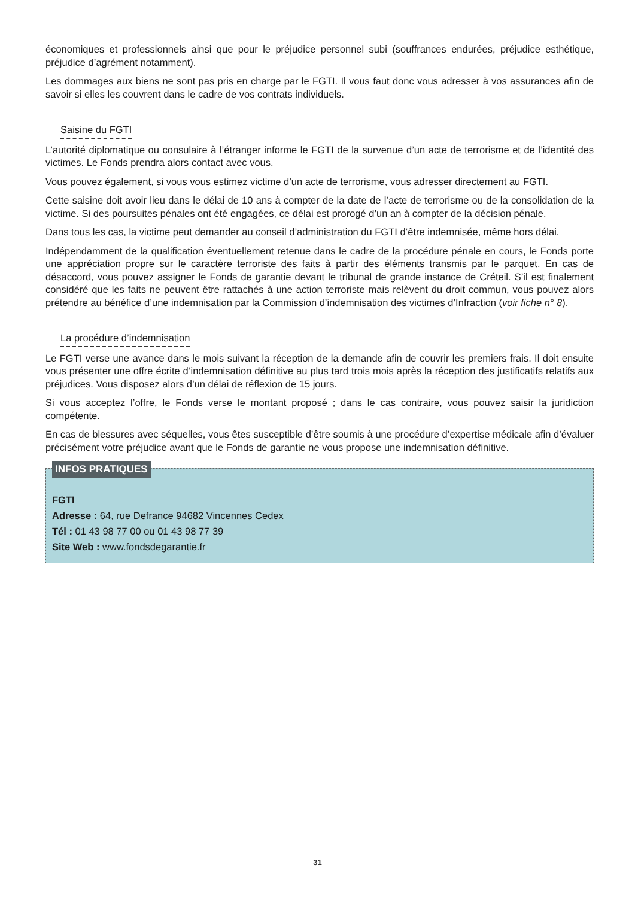économiques et professionnels ainsi que pour le préjudice personnel subi (souffrances endurées, préjudice esthétique, préjudice d’agrément notamment).
Les dommages aux biens ne sont pas pris en charge par le FGTI. Il vous faut donc vous adresser à vos assurances afin de savoir si elles les couvrent dans le cadre de vos contrats individuels.
Saisine du FGTI
L’autorité diplomatique ou consulaire à l’étranger informe le FGTI de la survenue d’un acte de terrorisme et de l’identité des victimes. Le Fonds prendra alors contact avec vous.
Vous pouvez également, si vous vous estimez victime d’un acte de terrorisme, vous adresser directement au FGTI.
Cette saisine doit avoir lieu dans le délai de 10 ans à compter de la date de l’acte de terrorisme ou de la consolidation de la victime. Si des poursuites pénales ont été engagées, ce délai est prorogé d’un an à compter de la décision pénale.
Dans tous les cas, la victime peut demander au conseil d’administration du FGTI d’être indemnisée, même hors délai.
Indépendamment de la qualification éventuellement retenue dans le cadre de la procédure pénale en cours, le Fonds porte une appréciation propre sur le caractère terroriste des faits à partir des éléments transmis par le parquet. En cas de désaccord, vous pouvez assigner le Fonds de garantie devant le tribunal de grande instance de Créteil. S’il est finalement considéré que les faits ne peuvent être rattachés à une action terroriste mais relèvent du droit commun, vous pouvez alors prétendre au bénéfice d’une indemnisation par la Commission d’indemnisation des victimes d’Infraction (voir fiche n° 8).
La procédure d’indemnisation
Le FGTI verse une avance dans le mois suivant la réception de la demande afin de couvrir les premiers frais. Il doit ensuite vous présenter une offre écrite d’indemnisation définitive au plus tard trois mois après la réception des justificatifs relatifs aux préjudices. Vous disposez alors d’un délai de réflexion de 15 jours.
Si vous acceptez l’offre, le Fonds verse le montant proposé ; dans le cas contraire, vous pouvez saisir la juridiction compétente.
En cas de blessures avec séquelles, vous êtes susceptible d’être soumis à une procédure d’expertise médicale afin d’évaluer précisément votre préjudice avant que le Fonds de garantie ne vous propose une indemnisation définitive.
INFOS PRATIQUES
FGTI
Adresse : 64, rue Defrance 94682 Vincennes Cedex
Tél : 01 43 98 77 00 ou 01 43 98 77 39
Site Web : www.fondsdegarantie.fr
31